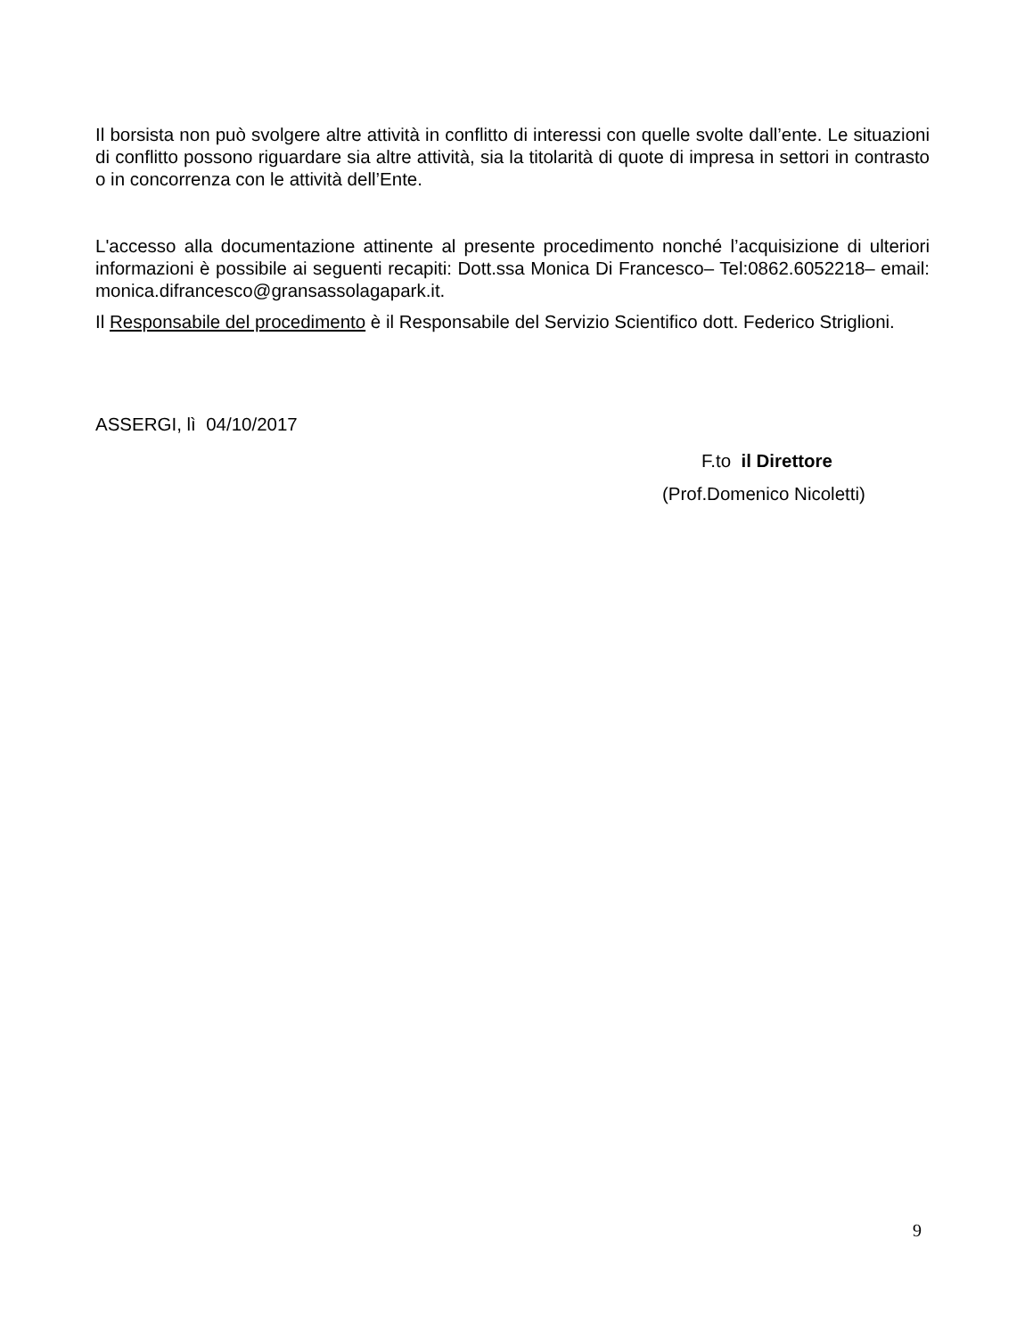Il borsista non può svolgere altre attività in conflitto di interessi con quelle svolte dall’ente. Le situazioni di conflitto possono riguardare sia altre attività, sia la titolarità di quote di impresa in settori in contrasto o in concorrenza con le attività dell’Ente.
L'accesso alla documentazione attinente al presente procedimento nonché l’acquisizione di ulteriori informazioni è possibile ai seguenti recapiti: Dott.ssa Monica Di Francesco– Tel:0862.6052218– email: monica.difrancesco@gransassolagapark.it.
Il Responsabile del procedimento è il Responsabile del Servizio Scientifico dott. Federico Striglioni.
ASSERGI, lì 04/10/2017
F.to il Direttore
(Prof.Domenico Nicoletti)
9